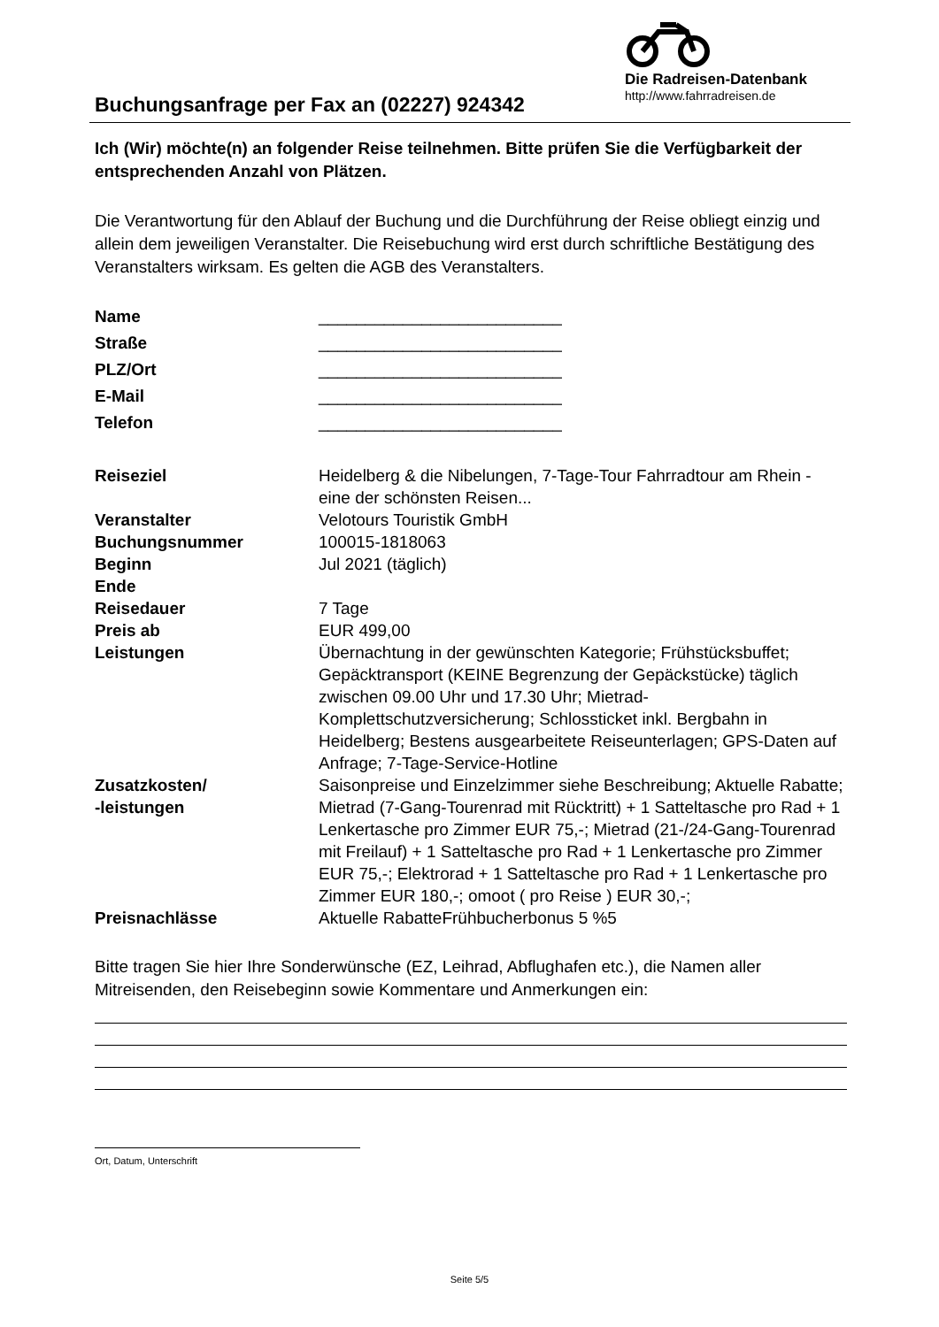Buchungsanfrage per Fax an (02227) 924342
Die Radreisen-Datenbank
http://www.fahrradreisen.de
Ich (Wir) möchte(n) an folgender Reise teilnehmen. Bitte prüfen Sie die Verfügbarkeit der entsprechenden Anzahl von Plätzen.
Die Verantwortung für den Ablauf der Buchung und die Durchführung der Reise obliegt einzig und allein dem jeweiligen Veranstalter. Die Reisebuchung wird erst durch schriftliche Bestätigung des Veranstalters wirksam. Es gelten die AGB des Veranstalters.
| Name | __________________________ |
| Straße | __________________________ |
| PLZ/Ort | __________________________ |
| E-Mail | __________________________ |
| Telefon | __________________________ |
| Reiseziel | Heidelberg & die Nibelungen, 7-Tage-Tour Fahrradtour am Rhein - eine der schönsten Reisen... |
| Veranstalter | Velotours Touristik GmbH |
| Buchungsnummer | 100015-1818063 |
| Beginn | Jul 2021 (täglich) |
| Ende | |
| Reisedauer | 7 Tage |
| Preis ab | EUR 499,00 |
| Leistungen | Übernachtung in der gewünschten Kategorie; Frühstücksbuffet; Gepäcktransport (KEINE Begrenzung der Gepäckstücke) täglich zwischen 09.00 Uhr und 17.30 Uhr; Mietrad-Komplettschutzversicherung; Schlossticket inkl. Bergbahn in Heidelberg; Bestens ausgearbeitete Reiseunterlagen; GPS-Daten auf Anfrage; 7-Tage-Service-Hotline |
| Zusatzkosten/ -leistungen | Saisonpreise und Einzelzimmer siehe Beschreibung; Aktuelle Rabatte; Mietrad (7-Gang-Tourenrad mit Rücktritt) + 1 Satteltasche pro Rad + 1 Lenkertasche pro Zimmer EUR 75,-; Mietrad (21-/24-Gang-Tourenrad mit Freilauf) + 1 Satteltasche pro Rad + 1 Lenkertasche pro Zimmer EUR 75,-; Elektrorad + 1 Satteltasche pro Rad + 1 Lenkertasche pro Zimmer EUR 180,-; omoot ( pro Reise ) EUR 30,-; |
| Preisnachlässe | Aktuelle RabatteFrühbucherbonus 5 %5 |
Bitte tragen Sie hier Ihre Sonderwünsche (EZ, Leihrad, Abflughafen etc.), die Namen aller Mitreisenden, den Reisebeginn sowie Kommentare und Anmerkungen ein:
Ort, Datum, Unterschrift
Seite 5/5